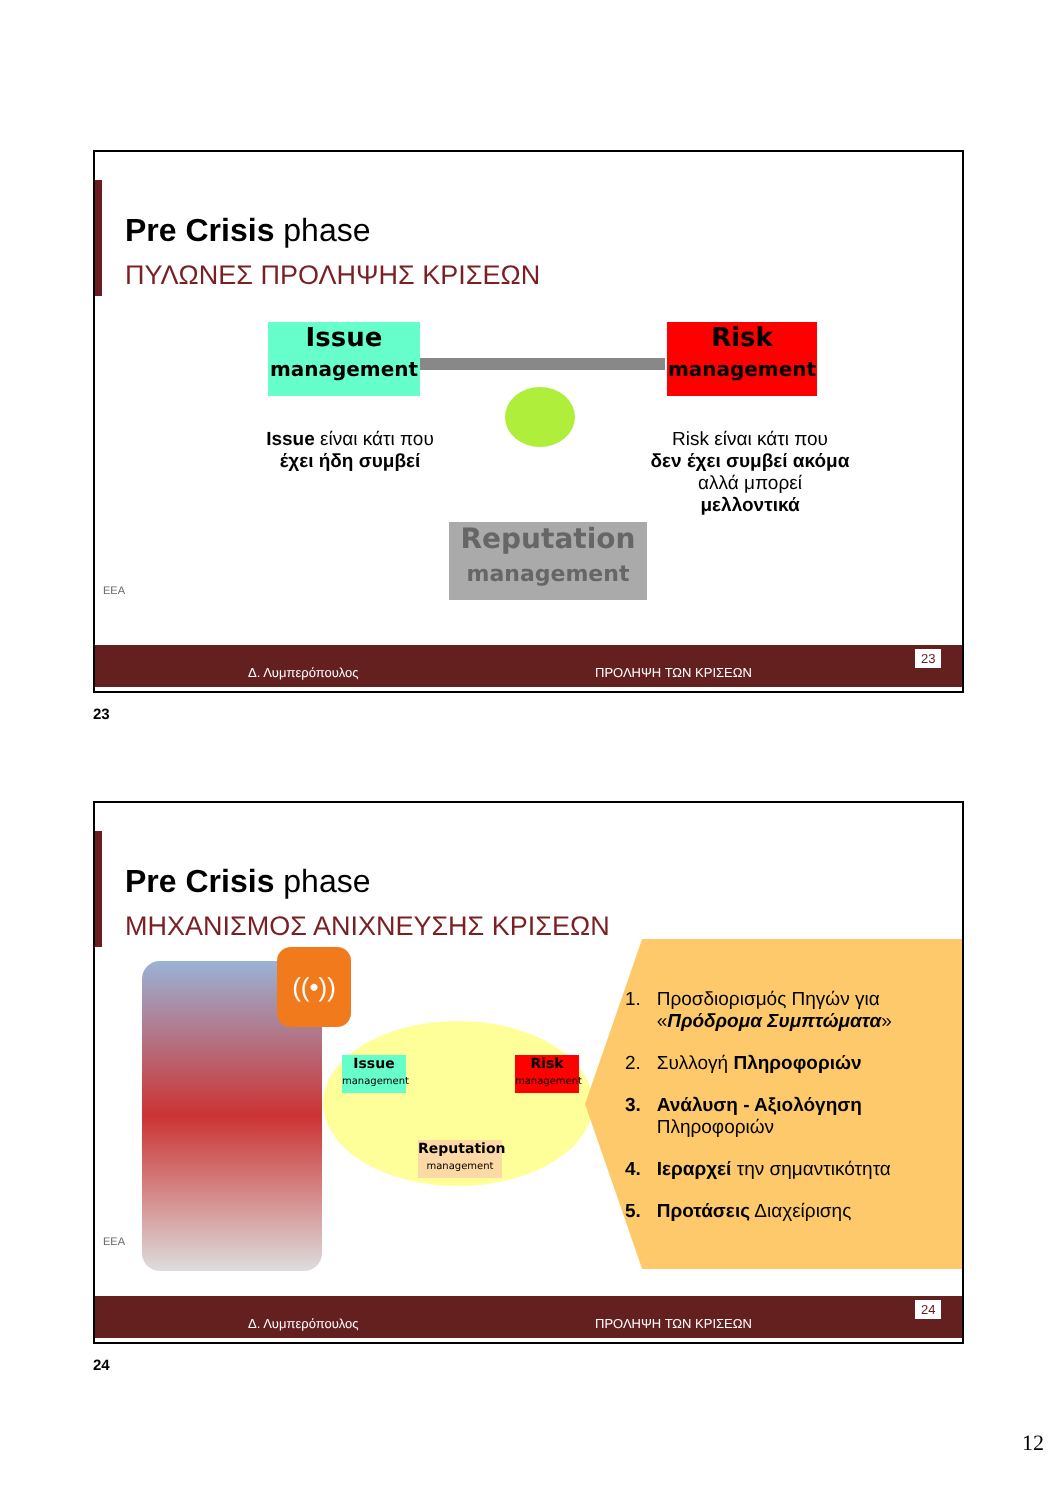Pre Crisis phase
ΠΥΛΩΝΕΣ ΠΡΟΛΗΨΗΣ ΚΡΙΣΕΩΝ
Issue
management
Risk
management
Reputation
management
Issue είναι κάτι που
έχει ήδη συμβεί
Risk είναι κάτι που
δεν έχει συμβεί ακόμα
αλλά μπορεί
μελλοντικά
ΕΕΑ
Δ. Λυμπερόπουλος ΠΡΟΛΗΨΗ ΤΩΝ ΚΡΙΣΕΩΝ
23
23
Pre Crisis phase
ΜΗΧΑΝΙΣΜΟΣ ΑΝΙΧΝΕΥΣΗΣ ΚΡΙΣΕΩΝ
((•))
Issue
management
Risk
management
Reputation
management
1. Προσδιορισμός Πηγών για
«Πρόδρομα Συμπτώματα»
2. Συλλογή Πληροφοριών
3. Ανάλυση - Αξιολόγηση
Πληροφοριών
4. Ιεραρχεί την σημαντικότητα
5. Προτάσεις Διαχείρισης
ΕΕΑ
Δ. Λυμπερόπουλος ΠΡΟΛΗΨΗ ΤΩΝ ΚΡΙΣΕΩΝ
24
24
12